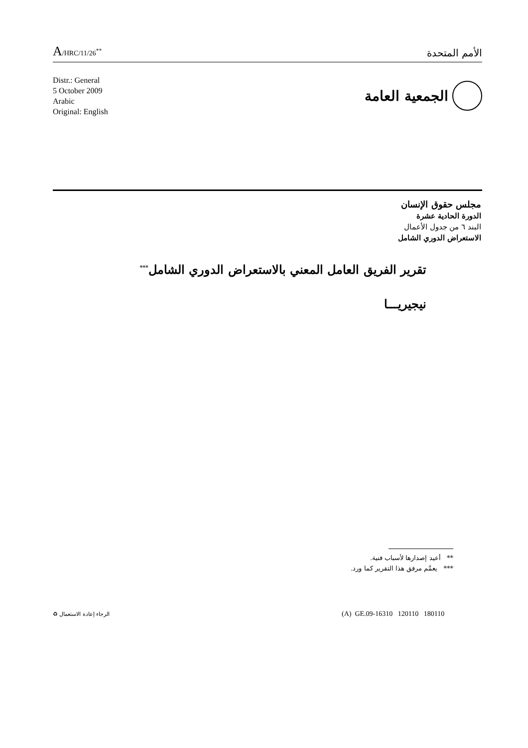A/HRC/11/26<sup>**</sup>
الأمم المتحدة
Distr.: General
5 October 2009
Arabic
Original: English
الجمعية العامة
مجلس حقوق الإنسان
الدورة الحادية عشرة
البند ٦ من جدول الأعمال
الاستعراض الدوري الشامل
تقرير الفريق العامل المعني بالاستعراض الدوري الشامل<sup>***</sup>
نيجيريـــا
** أعيد إصدارها لأسباب فنية.
*** يعمَّم مرفق هذا التقرير كما ورد.
(A) GE.09-16310 120110 180110
الرجاء إعادة الاستعمال ♻